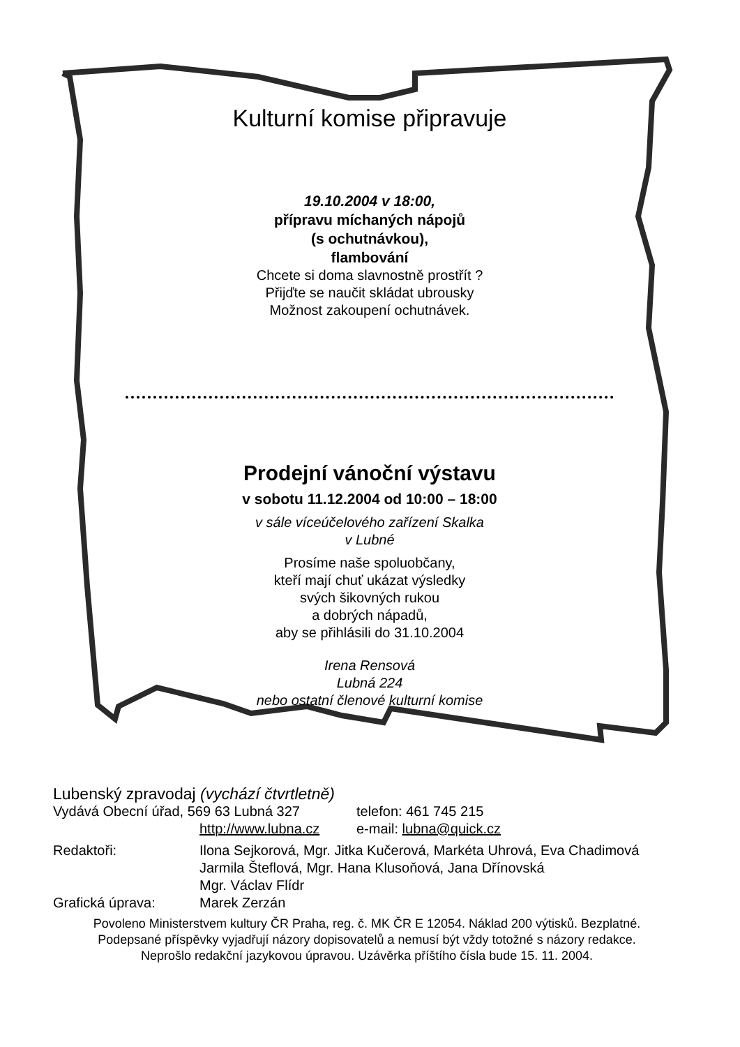Kulturní komise připravuje
19.10.2004 v 18:00,
přípravu míchaných nápojů
(s ochutnávkou),
flambování
Chcete si doma slavnostně prostřít ?
Přijďte se naučit skládat ubrousky
Možnost zakoupení ochutnávek.
Prodejní vánoční výstavu
v sobotu 11.12.2004 od 10:00 – 18:00
v sále víceúčelového zařízení Skalka
v Lubné
Prosíme naše spoluobčany,
kteří mají chuť ukázat výsledky
svých šikovných rukou
a dobrých nápadů,
aby se přihlásili do 31.10.2004
Irena Rensová
Lubná 224
nebo ostatní členové kulturní komise
Lubenský zpravodaj (vychází čtvrtletně)
Vydává Obecní úřad, 569 63 Lubná 327 telefon: 461 745 215
http://www.lubna.cz e-mail: lubna@quick.cz
Redaktoři: Ilona Sejkorová, Mgr. Jitka Kučerová, Markéta Uhrová, Eva Chadimová
Jarmila Šteflová, Mgr. Hana Klusoňová, Jana Dřínovská
Mgr. Václav Flídr
Grafická úprava: Marek Zerzán
Povoleno Ministerstvem kultury ČR Praha, reg. č. MK ČR E 12054. Náklad 200 výtisků. Bezplatné.
Podepsané příspěvky vyjadřují názory dopisovatelů a nemusí být vždy totožné s názory redakce.
Neprošlo redakční jazykovou úpravou. Uzávěrka příštího čísla bude 15. 11. 2004.